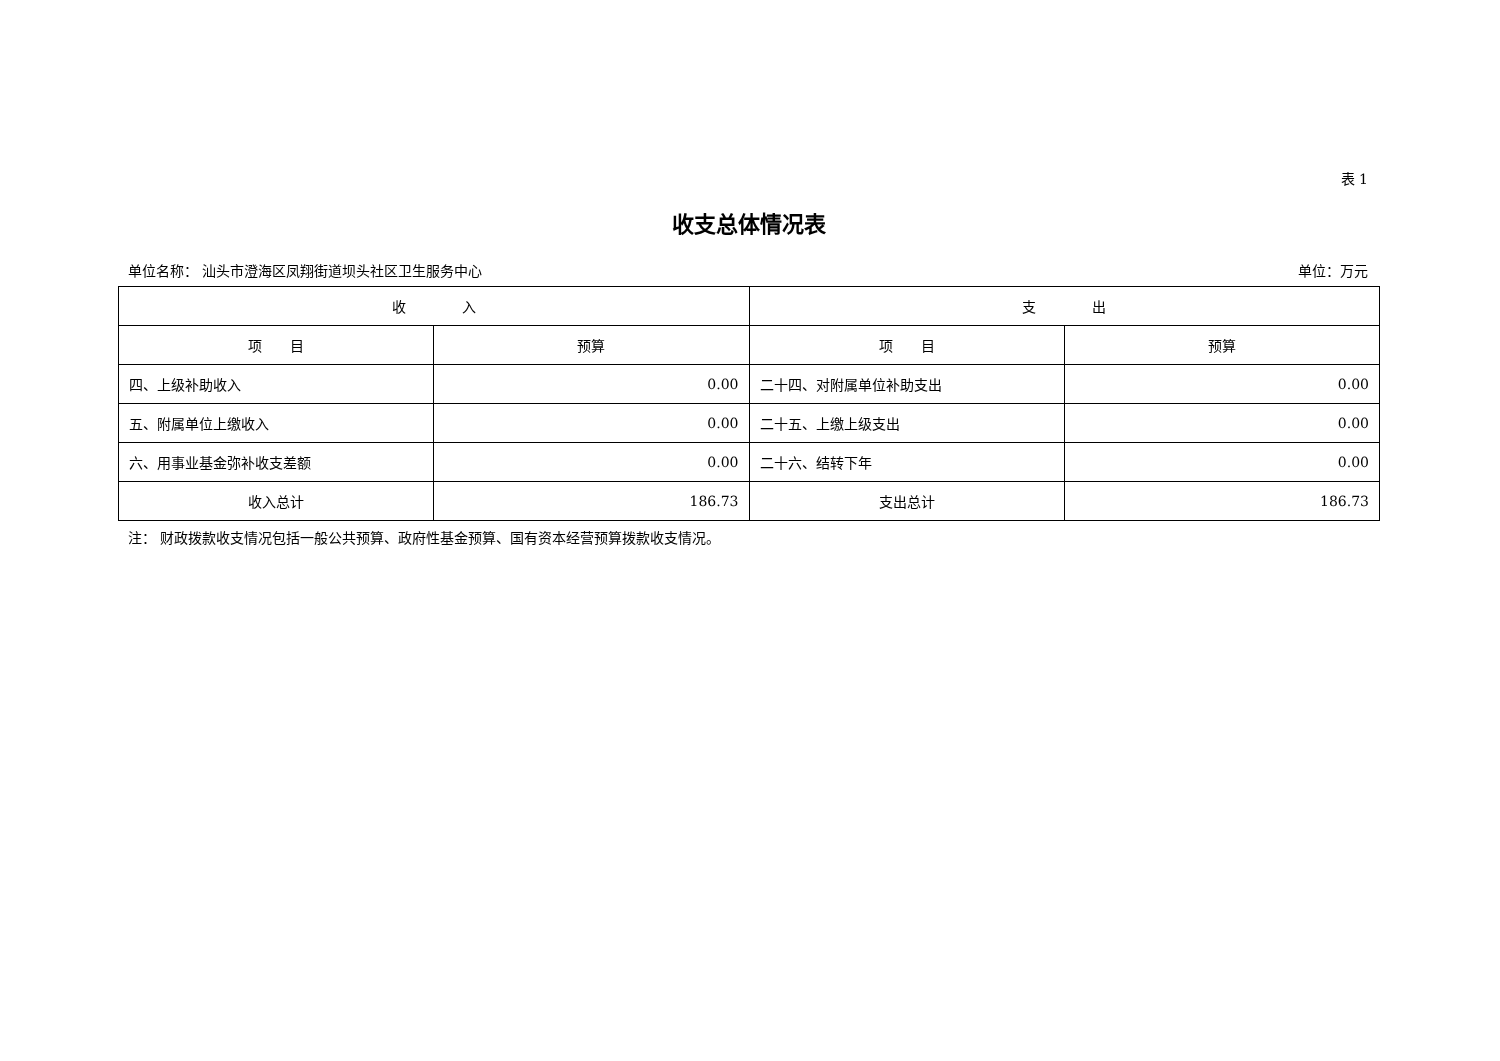表 1
收支总体情况表
单位名称： 汕头市澄海区凤翔街道坝头社区卫生服务中心 单位：万元
| 收 入 | | 支 出 | |
| --- | --- | --- | --- |
| 项 目 | 预算 | 项 目 | 预算 |
| 四、上级补助收入 | 0.00 | 二十四、对附属单位补助支出 | 0.00 |
| 五、附属单位上缴收入 | 0.00 | 二十五、上缴上级支出 | 0.00 |
| 六、用事业基金弥补收支差额 | 0.00 | 二十六、结转下年 | 0.00 |
| 收入总计 | 186.73 | 支出总计 | 186.73 |
注： 财政拨款收支情况包括一般公共预算、政府性基金预算、国有资本经营预算拨款收支情况。